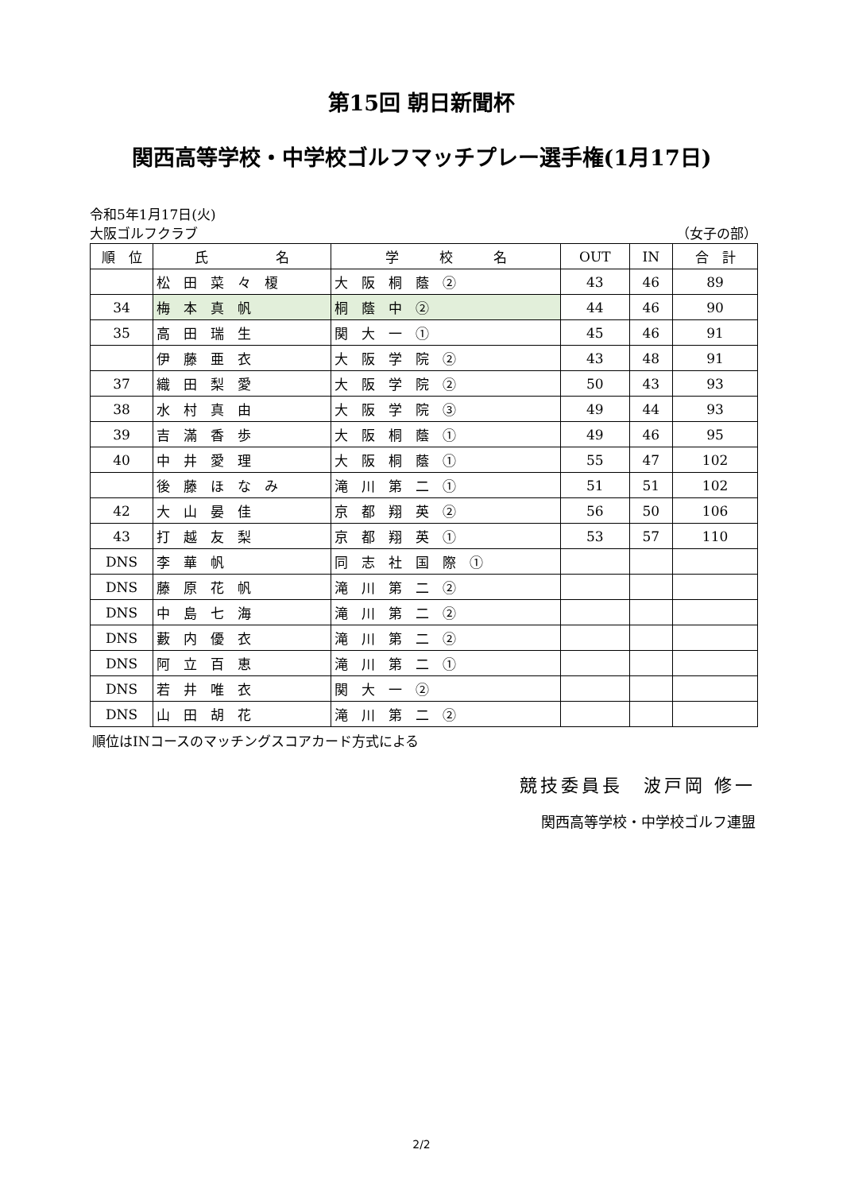第15回 朝日新聞杯
関西高等学校・中学校ゴルフマッチプレー選手権(1月17日)
令和5年1月17日(火)
大阪ゴルフクラブ （女子の部）
| 順 位 | 氏 名 | 学 校 名 | OUT | IN | 合 計 |
| --- | --- | --- | --- | --- | --- |
| | 松 田 菜 々 榎 | 大 阪 桐 蔭 ② | 43 | 46 | 89 |
| 34 | 梅 本 真 帆 | 桐 蔭 中 ② | 44 | 46 | 90 |
| 35 | 高 田 瑞 生 | 関 大 一 ① | 45 | 46 | 91 |
| | 伊 藤 亜 衣 | 大 阪 学 院 ② | 43 | 48 | 91 |
| 37 | 織 田 梨 愛 | 大 阪 学 院 ② | 50 | 43 | 93 |
| 38 | 水 村 真 由 | 大 阪 学 院 ③ | 49 | 44 | 93 |
| 39 | 吉 滿 香 歩 | 大 阪 桐 蔭 ① | 49 | 46 | 95 |
| 40 | 中 井 愛 理 | 大 阪 桐 蔭 ① | 55 | 47 | 102 |
| | 後 藤 ほ な み | 滝 川 第 二 ① | 51 | 51 | 102 |
| 42 | 大 山 晏 佳 | 京 都 翔 英 ② | 56 | 50 | 106 |
| 43 | 打 越 友 梨 | 京 都 翔 英 ① | 53 | 57 | 110 |
| DNS | 李 華 帆 | 同 志 社 国 際 ① | | | |
| DNS | 藤 原 花 帆 | 滝 川 第 二 ② | | | |
| DNS | 中 島 七 海 | 滝 川 第 二 ② | | | |
| DNS | 藪 内 優 衣 | 滝 川 第 二 ② | | | |
| DNS | 阿 立 百 恵 | 滝 川 第 二 ① | | | |
| DNS | 若 井 唯 衣 | 関 大 一 ② | | | |
| DNS | 山 田 胡 花 | 滝 川 第 二 ② | | | |
順位はINコースのマッチングスコアカード方式による
競技委員長　波戸岡 修一
関西高等学校・中学校ゴルフ連盟
2/2